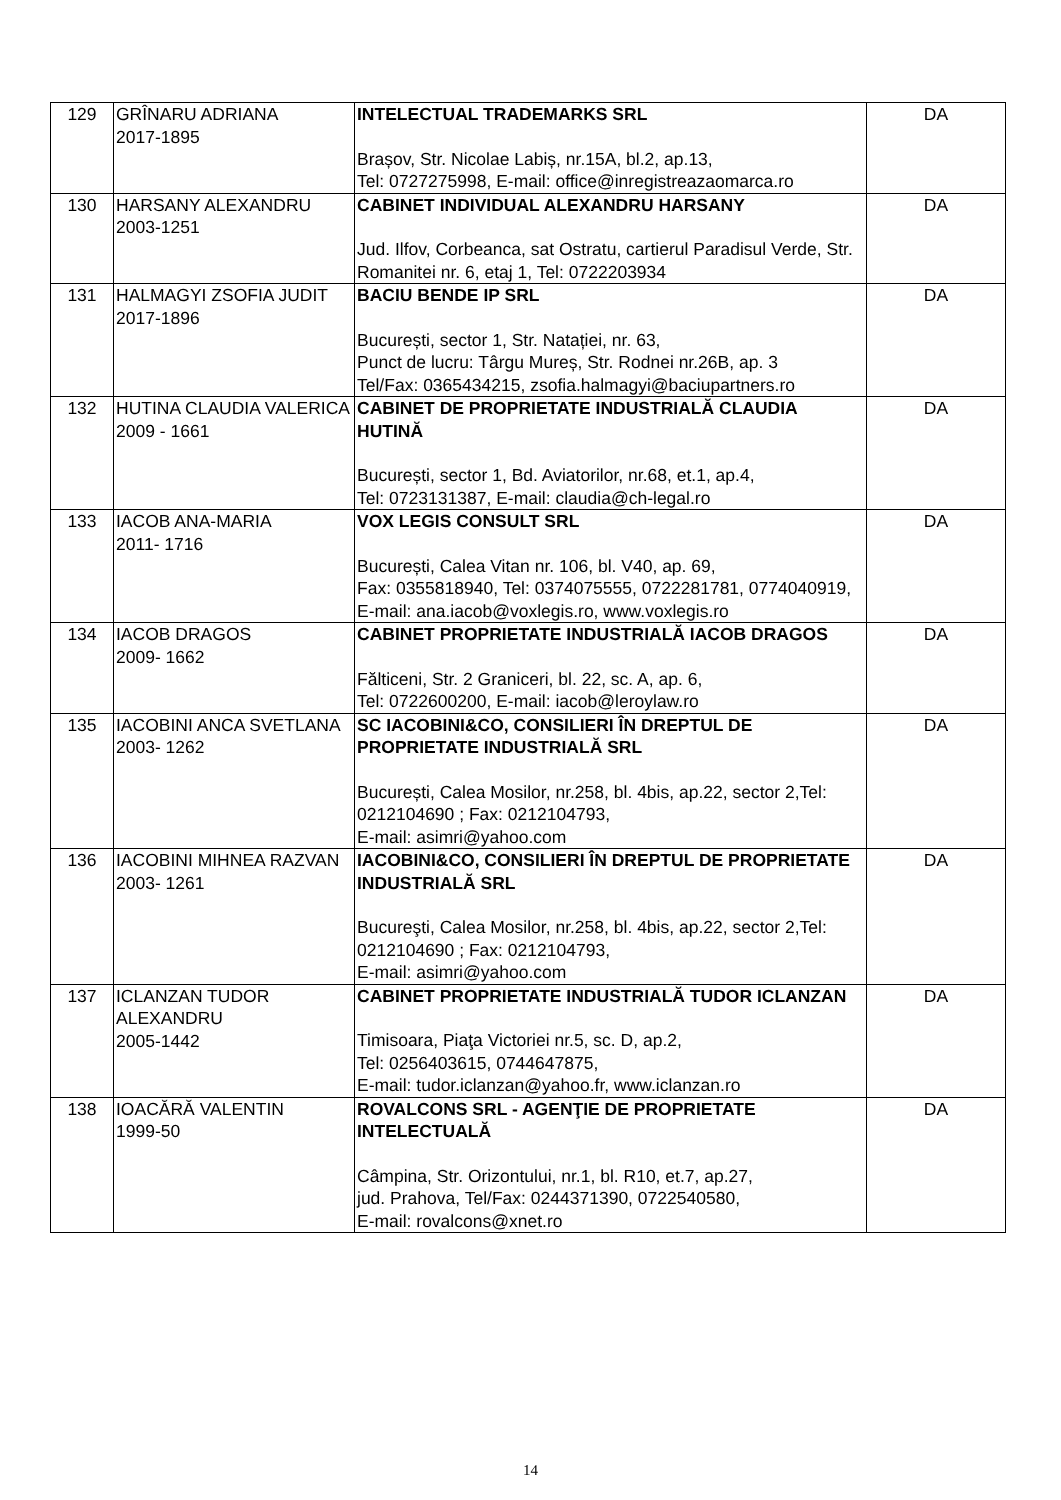| 129 | GRÎNARU ADRIANA 2017-1895 | INTELECTUAL TRADEMARKS SRL Brașov, Str. Nicolae Labiș, nr.15A, bl.2, ap.13, Tel: 0727275998, E-mail: office@inregistreazaomarca.ro | DA |
| 130 | HARSANY ALEXANDRU 2003-1251 | CABINET INDIVIDUAL ALEXANDRU HARSANY Jud. Ilfov, Corbeanca, sat Ostratu, cartierul Paradisul Verde, Str. Romanitei nr. 6, etaj 1, Tel: 0722203934 | DA |
| 131 | HALMAGYI ZSOFIA JUDIT 2017-1896 | BACIU BENDE IP SRL București, sector 1, Str. Natației, nr. 63, Punct de lucru: Târgu Mureș, Str. Rodnei nr.26B, ap. 3 Tel/Fax: 0365434215, zsofia.halmagyi@baciupartners.ro | DA |
| 132 | HUTINA CLAUDIA VALERICA 2009 - 1661 | CABINET DE PROPRIETATE INDUSTRIALĂ CLAUDIA HUTINĂ București, sector 1, Bd. Aviatorilor, nr.68, et.1, ap.4, Tel: 0723131387, E-mail: claudia@ch-legal.ro | DA |
| 133 | IACOB ANA-MARIA 2011- 1716 | VOX LEGIS CONSULT SRL București, Calea Vitan nr. 106, bl. V40, ap. 69, Fax: 0355818940, Tel: 0374075555, 0722281781, 0774040919, E-mail: ana.iacob@voxlegis.ro, www.voxlegis.ro | DA |
| 134 | IACOB DRAGOS 2009- 1662 | CABINET PROPRIETATE INDUSTRIALĂ IACOB DRAGOS Fălticeni, Str. 2 Graniceri, bl. 22, sc. A, ap. 6, Tel: 0722600200, E-mail: iacob@leroylaw.ro | DA |
| 135 | IACOBINI ANCA SVETLANA 2003- 1262 | SC IACOBINI&CO, CONSILIERI ÎN DREPTUL DE PROPRIETATE INDUSTRIALĂ SRL București, Calea Mosilor, nr.258, bl. 4bis, ap.22, sector 2,Tel: 0212104690 ; Fax: 0212104793, E-mail: asimri@yahoo.com | DA |
| 136 | IACOBINI MIHNEA RAZVAN 2003- 1261 | IACOBINI&CO, CONSILIERI ÎN DREPTUL DE PROPRIETATE INDUSTRIALĂ SRL Bucureşti, Calea Mosilor, nr.258, bl. 4bis, ap.22, sector 2,Tel: 0212104690 ; Fax: 0212104793, E-mail: asimri@yahoo.com | DA |
| 137 | ICLANZAN TUDOR ALEXANDRU 2005-1442 | CABINET PROPRIETATE INDUSTRIALĂ TUDOR ICLANZAN Timisoara, Piaţa Victoriei nr.5, sc. D, ap.2, Tel: 0256403615, 0744647875, E-mail: tudor.iclanzan@yahoo.fr, www.iclanzan.ro | DA |
| 138 | IOACĂRĂ VALENTIN 1999-50 | ROVALCONS SRL - AGENŢIE DE PROPRIETATE INTELECTUALĂ Câmpina, Str. Orizontului, nr.1, bl. R10, et.7, ap.27, jud. Prahova, Tel/Fax: 0244371390, 0722540580, E-mail: rovalcons@xnet.ro | DA |
14